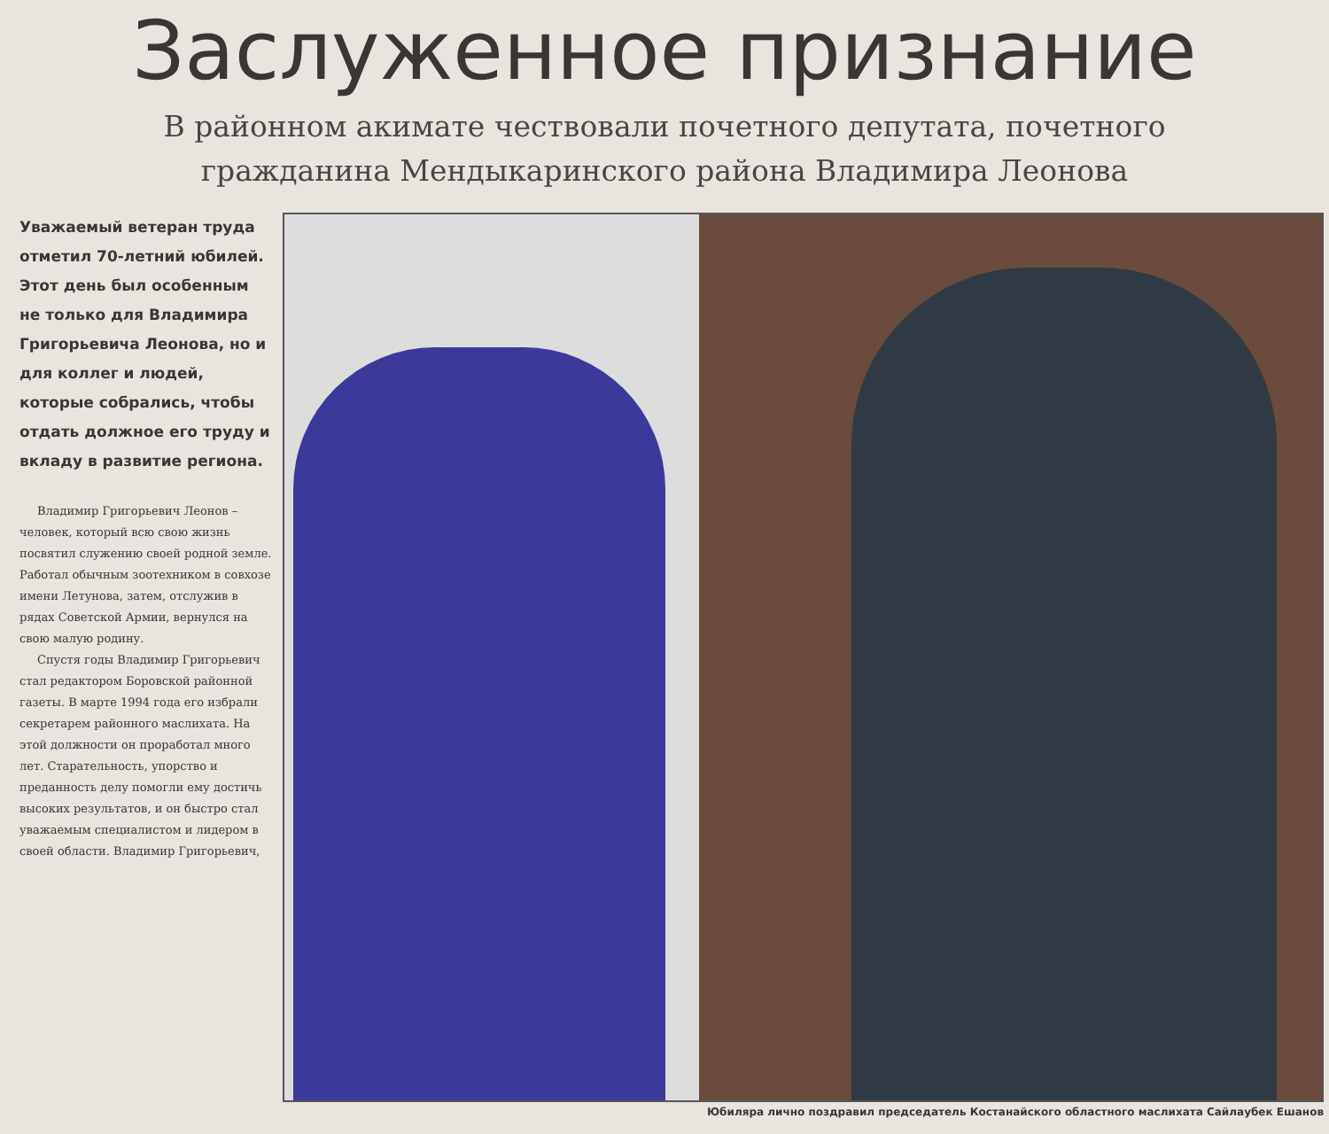Заслуженное признание
В районном акимате чествовали почетного депутата, почетного
гражданина Мендыкаринского района Владимира Леонова
Уважаемый ветеран труда отметил 70-летний юбилей. Этот день был особенным не только для Владимира Григорьевича Леонова, но и для коллег и людей, которые собрались, чтобы отдать должное его труду и вкладу в развитие региона.
Владимир Григорьевич Леонов – человек, который всю свою жизнь посвятил служению своей родной земле. Работал обычным зоотехником в совхозе имени Летунова, затем, отслужив в рядах Советской Армии, вернулся на свою малую родину.
Спустя годы Владимир Григорьевич стал редактором Боровской районной газеты. В марте 1994 года его избрали секретарем районного маслихата. На этой должности он проработал много лет. Старательность, упорство и преданность делу помогли ему достичь высоких результатов, и он быстро стал уважаемым специалистом и лидером в своей области. Владимир Григорьевич,
Юбиляра лично поздравил председатель Костанайского областного маслихата Сайлаубек Ешанов